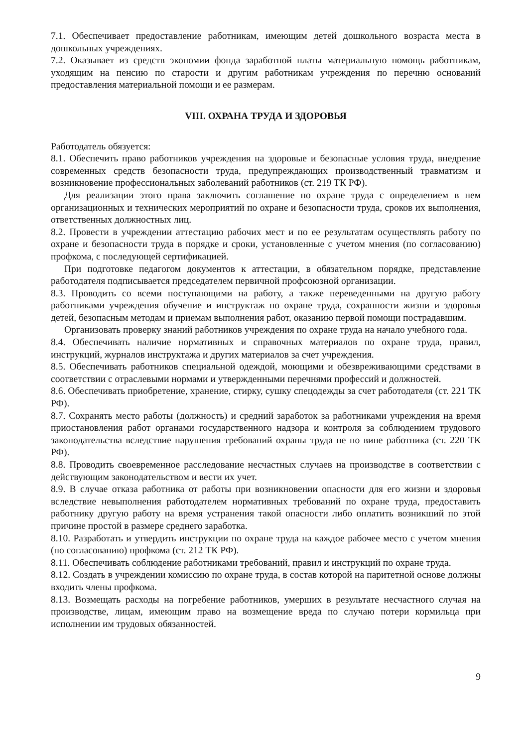7.1. Обеспечивает предоставление работникам, имеющим детей дошкольного возраста места в дошкольных учреждениях.
7.2. Оказывает из средств экономии фонда заработной платы материальную помощь работникам, уходящим на пенсию по старости и другим работникам учреждения по перечню оснований предоставления материальной помощи и ее размерам.
VIII. ОХРАНА ТРУДА И ЗДОРОВЬЯ
Работодатель обязуется:
8.1. Обеспечить право работников учреждения на здоровые и безопасные условия труда, внедрение современных средств безопасности труда, предупреждающих производственный травматизм и возникновение профессиональных заболеваний работников (ст. 219 ТК РФ).
Для реализации этого права заключить соглашение по охране труда с определением в нем организационных и технических мероприятий по охране и безопасности труда, сроков их выполнения, ответственных должностных лиц.
8.2. Провести в учреждении аттестацию рабочих мест и по ее результатам осуществлять работу по охране и безопасности труда в порядке и сроки, установленные с учетом мнения (по согласованию) профкома, с последующей сертификацией.
При подготовке педагогом документов к аттестации, в обязательном порядке, представление работодателя подписывается председателем первичной профсоюзной организации.
8.3. Проводить со всеми поступающими на работу, а также переведенными на другую работу работниками учреждения обучение и инструктаж по охране труда, сохранности жизни и здоровья детей, безопасным методам и приемам выполнения работ, оказанию первой помощи пострадавшим.
Организовать проверку знаний работников учреждения по охране труда на начало учебного года.
8.4. Обеспечивать наличие нормативных и справочных материалов по охране труда, правил, инструкций, журналов инструктажа и других материалов за счет учреждения.
8.5. Обеспечивать работников специальной одеждой, моющими и обезвреживающими средствами в соответствии с отраслевыми нормами и утвержденными перечнями профессий и должностей.
8.6. Обеспечивать приобретение, хранение, стирку, сушку спецодежды за счет работодателя (ст. 221 ТК РФ).
8.7. Сохранять место работы (должность) и средний заработок за работниками учреждения на время приостановления работ органами государственного надзора и контроля за соблюдением трудового законодательства вследствие нарушения требований охраны труда не по вине работника (ст. 220 ТК РФ).
8.8. Проводить своевременное расследование несчастных случаев на производстве в соответствии с действующим законодательством и вести их учет.
8.9. В случае отказа работника от работы при возникновении опасности для его жизни и здоровья вследствие невыполнения работодателем нормативных требований по охране труда, предоставить работнику другую работу на время устранения такой опасности либо оплатить возникший по этой причине простой в размере среднего заработка.
8.10. Разработать и утвердить инструкции по охране труда на каждое рабочее место с учетом мнения (по согласованию) профкома (ст. 212 ТК РФ).
8.11. Обеспечивать соблюдение работниками требований, правил и инструкций по охране труда.
8.12. Создать в учреждении комиссию по охране труда, в состав которой на паритетной основе должны входить члены профкома.
8.13. Возмещать расходы на погребение работников, умерших в результате несчастного случая на производстве, лицам, имеющим право на возмещение вреда по случаю потери кормильца при исполнении им трудовых обязанностей.
9